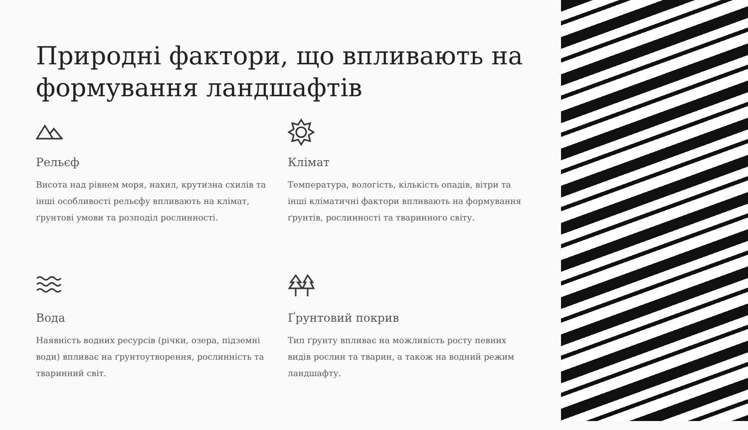Природні фактори, що впливають на формування ландшафтів
Рельєф
Висота над рівнем моря, нахил, крутизна схилів та інші особливості рельєфу впливають на клімат, ґрунтові умови та розподіл рослинності.
Клімат
Температура, вологість, кількість опадів, вітри та інші кліматичні фактори впливають на формування ґрунтів, рослинності та тваринного світу.
Вода
Наявність водних ресурсів (річки, озера, підземні води) впливає на ґрунтоутворення, рослинність та тваринний світ.
Ґрунтовий покрив
Тип ґрунту впливає на можливість росту певних видів рослин та тварин, а також на водний режим ландшафту.